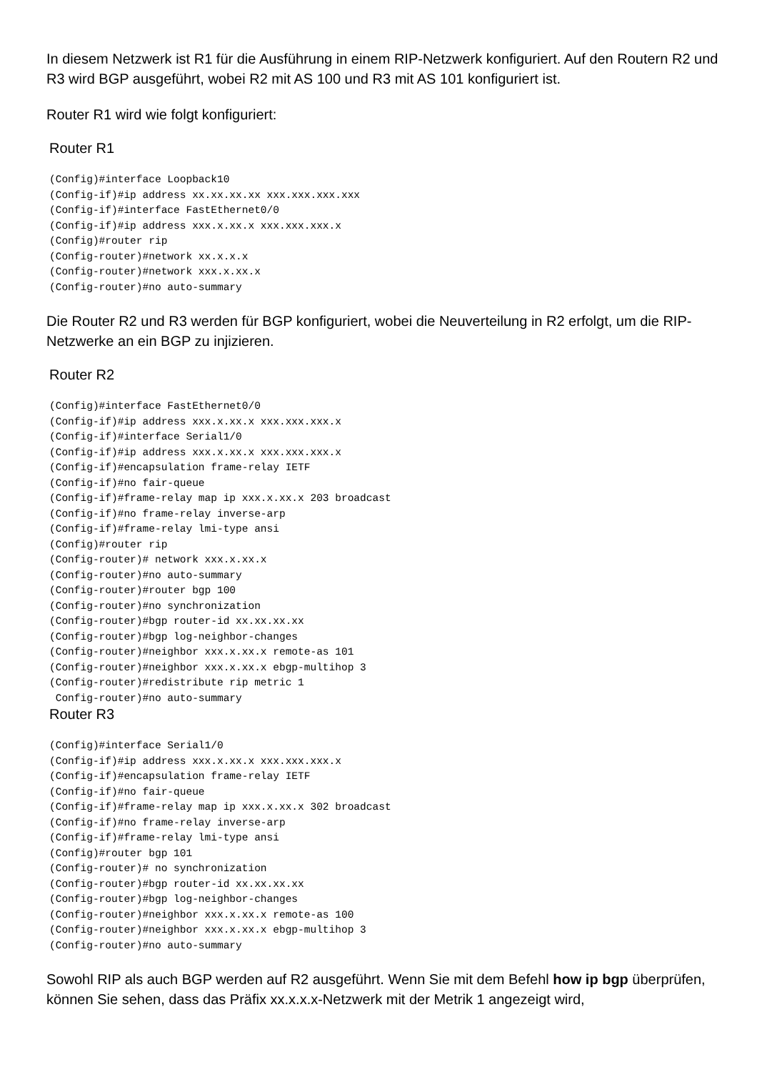In diesem Netzwerk ist R1 für die Ausführung in einem RIP-Netzwerk konfiguriert. Auf den Routern R2 und R3 wird BGP ausgeführt, wobei R2 mit AS 100 und R3 mit AS 101 konfiguriert ist.
Router R1 wird wie folgt konfiguriert:
Router R1
(Config)#interface Loopback10
(Config-if)#ip address xx.xx.xx.xx xxx.xxx.xxx.xxx
(Config-if)#interface FastEthernet0/0
(Config-if)#ip address xxx.x.xx.x xxx.xxx.xxx.x
(Config)#router rip
(Config-router)#network xx.x.x.x
(Config-router)#network xxx.x.xx.x
(Config-router)#no auto-summary
Die Router R2 und R3 werden für BGP konfiguriert, wobei die Neuverteilung in R2 erfolgt, um die RIP-Netzwerke an ein BGP zu injizieren.
Router R2
(Config)#interface FastEthernet0/0
(Config-if)#ip address xxx.x.xx.x xxx.xxx.xxx.x
(Config-if)#interface Serial1/0
(Config-if)#ip address xxx.x.xx.x xxx.xxx.xxx.x
(Config-if)#encapsulation frame-relay IETF
(Config-if)#no fair-queue
(Config-if)#frame-relay map ip xxx.x.xx.x 203 broadcast
(Config-if)#no frame-relay inverse-arp
(Config-if)#frame-relay lmi-type ansi
(Config)#router rip
(Config-router)# network xxx.x.xx.x
(Config-router)#no auto-summary
(Config-router)#router bgp 100
(Config-router)#no synchronization
(Config-router)#bgp router-id xx.xx.xx.xx
(Config-router)#bgp log-neighbor-changes
(Config-router)#neighbor xxx.x.xx.x remote-as 101
(Config-router)#neighbor xxx.x.xx.x ebgp-multihop 3
(Config-router)#redistribute rip metric 1
 Config-router)#no auto-summary
Router R3
(Config)#interface Serial1/0
(Config-if)#ip address xxx.x.xx.x xxx.xxx.xxx.x
(Config-if)#encapsulation frame-relay IETF
(Config-if)#no fair-queue
(Config-if)#frame-relay map ip xxx.x.xx.x 302 broadcast
(Config-if)#no frame-relay inverse-arp
(Config-if)#frame-relay lmi-type ansi
(Config)#router bgp 101
(Config-router)# no synchronization
(Config-router)#bgp router-id xx.xx.xx.xx
(Config-router)#bgp log-neighbor-changes
(Config-router)#neighbor xxx.x.xx.x remote-as 100
(Config-router)#neighbor xxx.x.xx.x ebgp-multihop 3
(Config-router)#no auto-summary
Sowohl RIP als auch BGP werden auf R2 ausgeführt. Wenn Sie mit dem Befehl how ip bgp überprüfen, können Sie sehen, dass das Präfix xx.x.x.x-Netzwerk mit der Metrik 1 angezeigt wird,